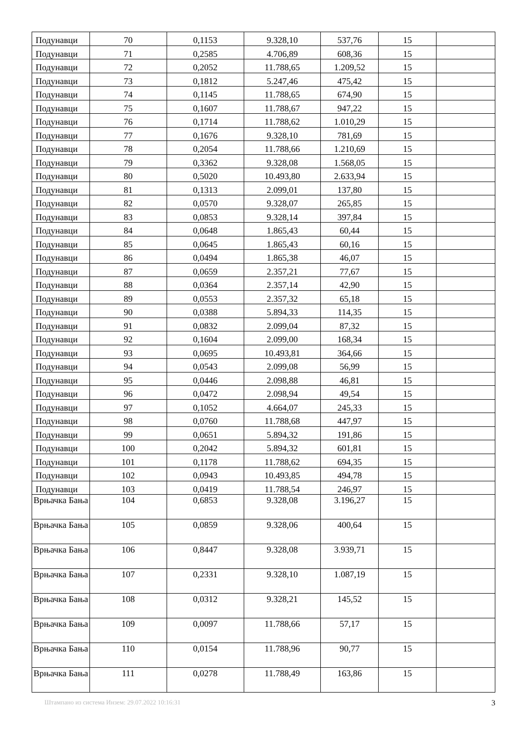| Подунавци | 70 | 0,1153 | 9.328,10 | 537,76 | 15 | |
| Подунавци | 71 | 0,2585 | 4.706,89 | 608,36 | 15 | |
| Подунавци | 72 | 0,2052 | 11.788,65 | 1.209,52 | 15 | |
| Подунавци | 73 | 0,1812 | 5.247,46 | 475,42 | 15 | |
| Подунавци | 74 | 0,1145 | 11.788,65 | 674,90 | 15 | |
| Подунавци | 75 | 0,1607 | 11.788,67 | 947,22 | 15 | |
| Подунавци | 76 | 0,1714 | 11.788,62 | 1.010,29 | 15 | |
| Подунавци | 77 | 0,1676 | 9.328,10 | 781,69 | 15 | |
| Подунавци | 78 | 0,2054 | 11.788,66 | 1.210,69 | 15 | |
| Подунавци | 79 | 0,3362 | 9.328,08 | 1.568,05 | 15 | |
| Подунавци | 80 | 0,5020 | 10.493,80 | 2.633,94 | 15 | |
| Подунавци | 81 | 0,1313 | 2.099,01 | 137,80 | 15 | |
| Подунавци | 82 | 0,0570 | 9.328,07 | 265,85 | 15 | |
| Подунавци | 83 | 0,0853 | 9.328,14 | 397,84 | 15 | |
| Подунавци | 84 | 0,0648 | 1.865,43 | 60,44 | 15 | |
| Подунавци | 85 | 0,0645 | 1.865,43 | 60,16 | 15 | |
| Подунавци | 86 | 0,0494 | 1.865,38 | 46,07 | 15 | |
| Подунавци | 87 | 0,0659 | 2.357,21 | 77,67 | 15 | |
| Подунавци | 88 | 0,0364 | 2.357,14 | 42,90 | 15 | |
| Подунавци | 89 | 0,0553 | 2.357,32 | 65,18 | 15 | |
| Подунавци | 90 | 0,0388 | 5.894,33 | 114,35 | 15 | |
| Подунавци | 91 | 0,0832 | 2.099,04 | 87,32 | 15 | |
| Подунавци | 92 | 0,1604 | 2.099,00 | 168,34 | 15 | |
| Подунавци | 93 | 0,0695 | 10.493,81 | 364,66 | 15 | |
| Подунавци | 94 | 0,0543 | 2.099,08 | 56,99 | 15 | |
| Подунавци | 95 | 0,0446 | 2.098,88 | 46,81 | 15 | |
| Подунавци | 96 | 0,0472 | 2.098,94 | 49,54 | 15 | |
| Подунавци | 97 | 0,1052 | 4.664,07 | 245,33 | 15 | |
| Подунавци | 98 | 0,0760 | 11.788,68 | 447,97 | 15 | |
| Подунавци | 99 | 0,0651 | 5.894,32 | 191,86 | 15 | |
| Подунавци | 100 | 0,2042 | 5.894,32 | 601,81 | 15 | |
| Подунавци | 101 | 0,1178 | 11.788,62 | 694,35 | 15 | |
| Подунавци | 102 | 0,0943 | 10.493,85 | 494,78 | 15 | |
| Подунавци | 103 | 0,0419 | 11.788,54 | 246,97 | 15 | |
| Врњачка Бања | 104 | 0,6853 | 9.328,08 | 3.196,27 | 15 | |
| Врњачка Бања | 105 | 0,0859 | 9.328,06 | 400,64 | 15 | |
| Врњачка Бања | 106 | 0,8447 | 9.328,08 | 3.939,71 | 15 | |
| Врњачка Бања | 107 | 0,2331 | 9.328,10 | 1.087,19 | 15 | |
| Врњачка Бања | 108 | 0,0312 | 9.328,21 | 145,52 | 15 | |
| Врњачка Бања | 109 | 0,0097 | 11.788,66 | 57,17 | 15 | |
| Врњачка Бања | 110 | 0,0154 | 11.788,96 | 90,77 | 15 | |
| Врњачка Бања | 111 | 0,0278 | 11.788,49 | 163,86 | 15 | |
Штампано из система Инзем: 29.07.2022 10:16:31 3